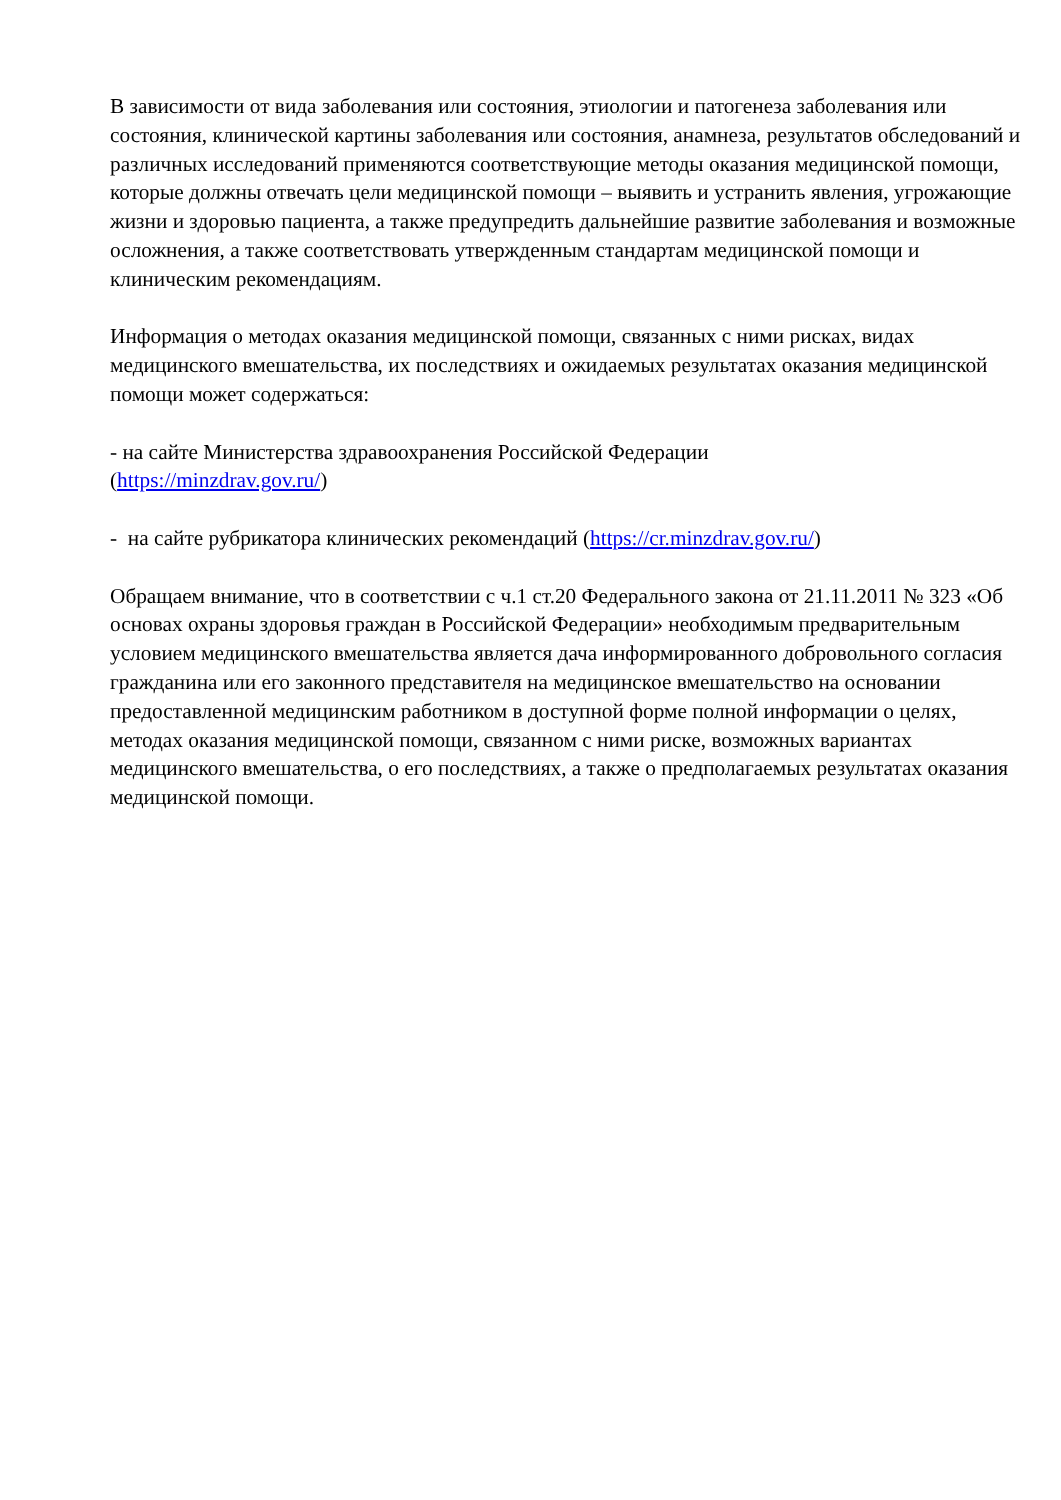В зависимости от вида заболевания или состояния, этиологии и патогенеза заболевания или состояния, клинической картины заболевания или состояния, анамнеза, результатов обследований и различных исследований применяются соответствующие методы оказания медицинской помощи, которые должны отвечать цели медицинской помощи – выявить и устранить явления, угрожающие жизни и здоровью пациента, а также предупредить дальнейшие развитие заболевания и возможные осложнения, а также соответствовать утвержденным стандартам медицинской помощи и клиническим рекомендациям.
Информация о методах оказания медицинской помощи, связанных с ними рисках, видах медицинского вмешательства, их последствиях и ожидаемых результатах оказания медицинской помощи может содержаться:
- на сайте Министерства здравоохранения Российской Федерации
(https://minzdrav.gov.ru/)
- на сайте рубрикатора клинических рекомендаций (https://cr.minzdrav.gov.ru/)
Обращаем внимание, что в соответствии с ч.1 ст.20 Федерального закона от 21.11.2011 № 323 «Об основах охраны здоровья граждан в Российской Федерации» необходимым предварительным условием медицинского вмешательства является дача информированного добровольного согласия гражданина или его законного представителя на медицинское вмешательство на основании предоставленной медицинским работником в доступной форме полной информации о целях, методах оказания медицинской помощи, связанном с ними риске, возможных вариантах медицинского вмешательства, о его последствиях, а также о предполагаемых результатах оказания медицинской помощи.